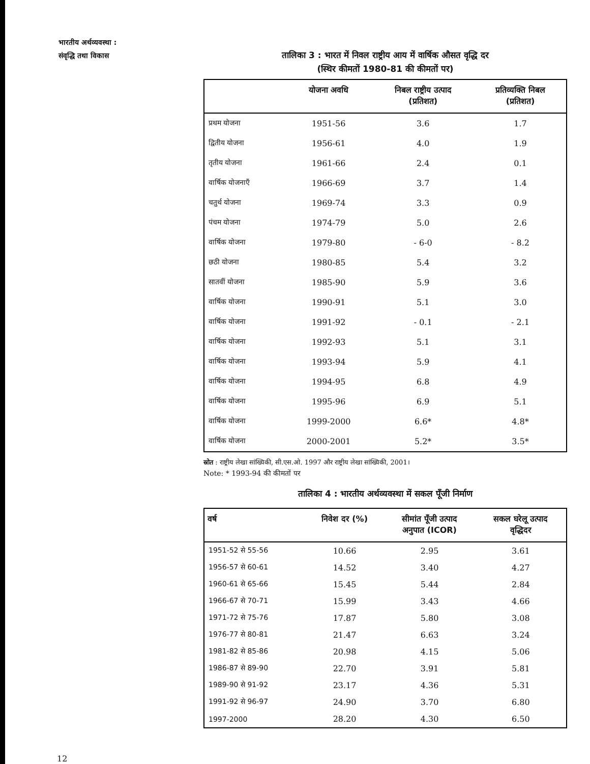भारतीय अर्थव्यवस्था :
संवृद्धि तथा विकास
तालिका 3 : भारत में निवल राष्ट्रीय आय में वार्षिक औसत वृद्धि दर
(स्थिर कीमतों 1980-81 की कीमतों पर)
| | योजना अवधि | निबल राष्ट्रीय उत्पाद (प्रतिशत) | प्रतिव्यक्ति निबल (प्रतिशत) |
| --- | --- | --- | --- |
| प्रथम योजना | 1951-56 | 3.6 | 1.7 |
| द्वितीय योजना | 1956-61 | 4.0 | 1.9 |
| तृतीय योजना | 1961-66 | 2.4 | 0.1 |
| वार्षिक योजनाएँ | 1966-69 | 3.7 | 1.4 |
| चतुर्थ योजना | 1969-74 | 3.3 | 0.9 |
| पंचम योजना | 1974-79 | 5.0 | 2.6 |
| वार्षिक योजना | 1979-80 | - 6-0 | - 8.2 |
| छठी योजना | 1980-85 | 5.4 | 3.2 |
| सातवीं योजना | 1985-90 | 5.9 | 3.6 |
| वार्षिक योजना | 1990-91 | 5.1 | 3.0 |
| वार्षिक योजना | 1991-92 | - 0.1 | - 2.1 |
| वार्षिक योजना | 1992-93 | 5.1 | 3.1 |
| वार्षिक योजना | 1993-94 | 5.9 | 4.1 |
| वार्षिक योजना | 1994-95 | 6.8 | 4.9 |
| वार्षिक योजना | 1995-96 | 6.9 | 5.1 |
| वार्षिक योजना | 1999-2000 | 6.6* | 4.8* |
| वार्षिक योजना | 2000-2001 | 5.2* | 3.5* |
स्रोत : राष्ट्रीय लेखा सांख्यिकी, सी.एस.ओ. 1997 और राष्ट्रीय लेखा सांख्यिकी, 2001।
Note: * 1993-94 की कीमतों पर
तालिका 4 : भारतीय अर्थव्यवस्था में सकल पूँजी निर्माण
| वर्ष | निवेश दर (%) | सीमांत पूँजी उत्पाद अनुपात (ICOR) | सकल घरेलू उत्पाद वृद्धिदर |
| --- | --- | --- | --- |
| 1951-52 से 55-56 | 10.66 | 2.95 | 3.61 |
| 1956-57 से 60-61 | 14.52 | 3.40 | 4.27 |
| 1960-61 से 65-66 | 15.45 | 5.44 | 2.84 |
| 1966-67 से 70-71 | 15.99 | 3.43 | 4.66 |
| 1971-72 से 75-76 | 17.87 | 5.80 | 3.08 |
| 1976-77 से 80-81 | 21.47 | 6.63 | 3.24 |
| 1981-82 से 85-86 | 20.98 | 4.15 | 5.06 |
| 1986-87 से 89-90 | 22.70 | 3.91 | 5.81 |
| 1989-90 से 91-92 | 23.17 | 4.36 | 5.31 |
| 1991-92 से 96-97 | 24.90 | 3.70 | 6.80 |
| 1997-2000 | 28.20 | 4.30 | 6.50 |
12